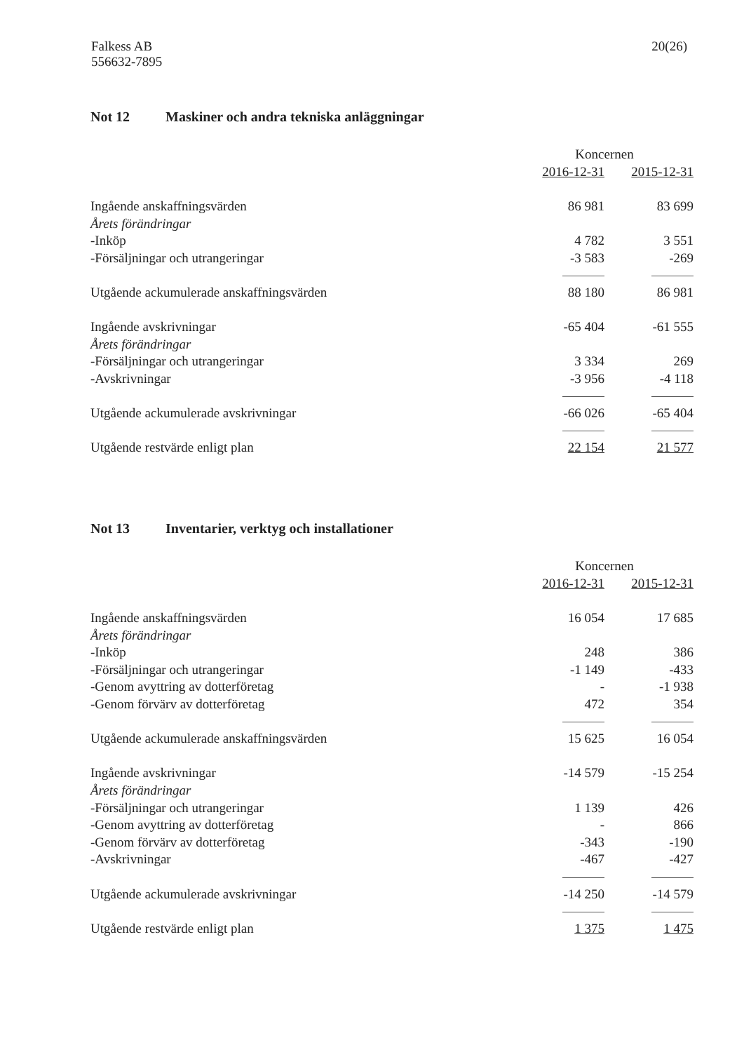Falkess AB
556632-7895
20(26)
Not 12 Maskiner och andra tekniska anläggningar
| | Koncernen | |
| | 2016-12-31 | 2015-12-31 |
| Ingående anskaffningsvärden | 86 981 | 83 699 |
| Årets förändringar | | |
| -Inköp | 4 782 | 3 551 |
| -Försäljningar och utrangeringar | -3 583 | -269 |
| Utgående ackumulerade anskaffningsvärden | 88 180 | 86 981 |
| Ingående avskrivningar | -65 404 | -61 555 |
| Årets förändringar | | |
| -Försäljningar och utrangeringar | 3 334 | 269 |
| -Avskrivningar | -3 956 | -4 118 |
| Utgående ackumulerade avskrivningar | -66 026 | -65 404 |
| Utgående restvärde enligt plan | 22 154 | 21 577 |
Not 13 Inventarier, verktyg och installationer
| | Koncernen | |
| | 2016-12-31 | 2015-12-31 |
| Ingående anskaffningsvärden | 16 054 | 17 685 |
| Årets förändringar | | |
| -Inköp | 248 | 386 |
| -Försäljningar och utrangeringar | -1 149 | -433 |
| -Genom avyttring av dotterföretag | - | -1 938 |
| -Genom förvärv av dotterföretag | 472 | 354 |
| Utgående ackumulerade anskaffningsvärden | 15 625 | 16 054 |
| Ingående avskrivningar | -14 579 | -15 254 |
| Årets förändringar | | |
| -Försäljningar och utrangeringar | 1 139 | 426 |
| -Genom avyttring av dotterföretag | - | 866 |
| -Genom förvärv av dotterföretag | -343 | -190 |
| -Avskrivningar | -467 | -427 |
| Utgående ackumulerade avskrivningar | -14 250 | -14 579 |
| Utgående restvärde enligt plan | 1 375 | 1 475 |